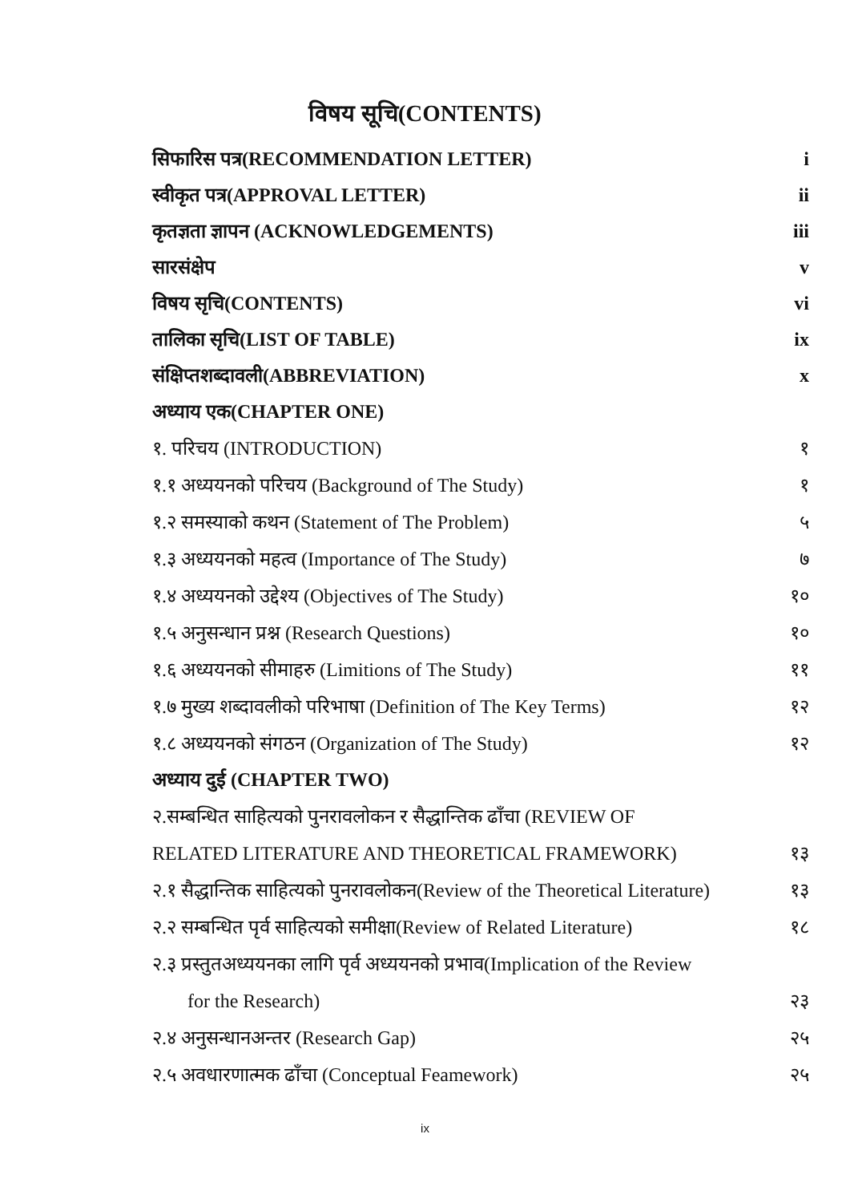विषय सूचि(CONTENTS)
सिफारिस पत्र(RECOMMENDATION LETTER) i
स्वीकृत पत्र(APPROVAL LETTER) ii
कृतज्ञता ज्ञापन (ACKNOWLEDGEMENTS) iii
सारसंक्षेप v
विषय सृचि(CONTENTS) vi
तालिका सृचि(LIST OF TABLE) ix
संक्षिप्तशब्दावली(ABBREVIATION) x
अध्याय एक(CHAPTER ONE)
१. परिचय (INTRODUCTION) १
१.१ अध्ययनको परिचय (Background of The Study) १
१.२ समस्याको कथन (Statement of The Problem) ५
१.३ अध्ययनको महत्व (Importance of The Study) ७
१.४ अध्ययनको उद्देश्य (Objectives of The Study) १०
१.५ अनुसन्धान प्रश्न (Research Questions) १०
१.६ अध्ययनको सीमाहरु (Limitions of The Study) ११
१.७ मुख्य शब्दावलीको परिभाषा (Definition of The Key Terms) १२
१.८ अध्ययनको संगठन (Organization of The Study) १२
अध्याय दुई (CHAPTER TWO)
२.सम्बन्धित साहित्यको पुनरावलोकन र सैद्धान्तिक ढाँचा (REVIEW OF
RELATED LITERATURE AND THEORETICAL FRAMEWORK) १३
२.१ सैद्धान्तिक साहित्यको पुनरावलोकन(Review of the Theoretical Literature) १३
२.२ सम्बन्धित पृर्व साहित्यको समीक्षा(Review of Related Literature) १८
२.३ प्रस्तुतअध्ययनका लागि पृर्व अध्ययनको प्रभाव(Implication of the Review
for the Research) २३
२.४ अनुसन्धानअन्तर (Research Gap) २५
२.५ अवधारणात्मक ढाँचा (Conceptual Feamework) २५
ix